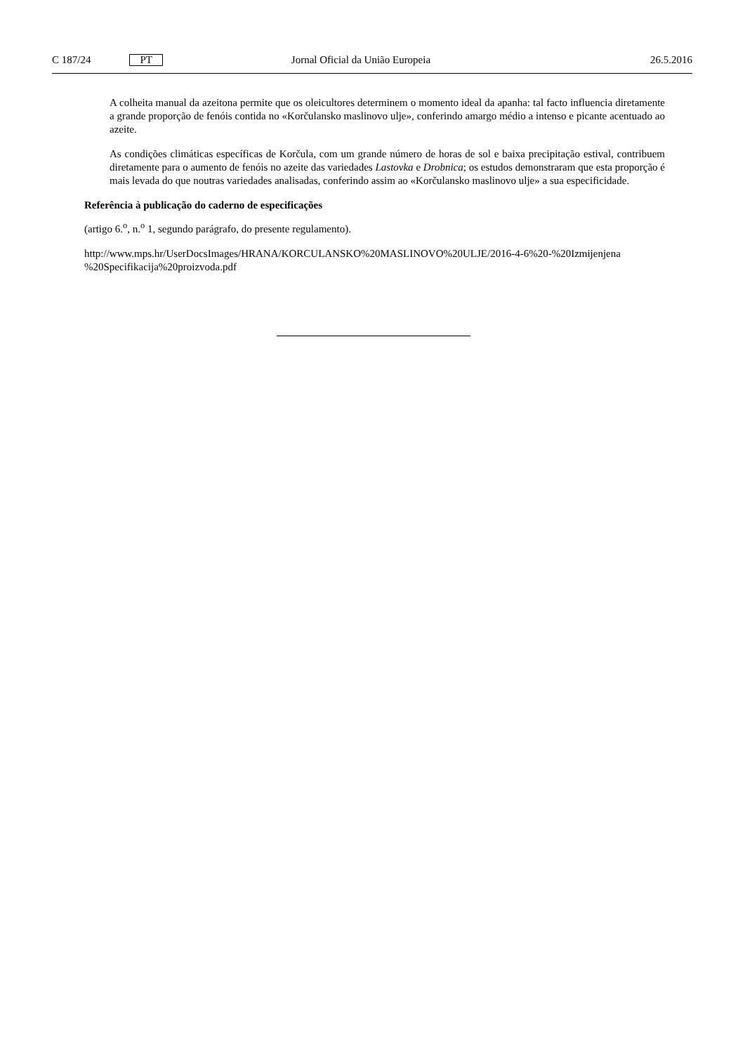C 187/24 PT Jornal Oficial da União Europeia 26.5.2016
A colheita manual da azeitona permite que os oleicultores determinem o momento ideal da apanha: tal facto influencia diretamente a grande proporção de fenóis contida no «Korčulansko maslinovo ulje», conferindo amargo médio a intenso e picante acentuado ao azeite.
As condições climáticas específicas de Korčula, com um grande número de horas de sol e baixa precipitação estival, contribuem diretamente para o aumento de fenóis no azeite das variedades Lastovka e Drobnica; os estudos demonstraram que esta proporção é mais levada do que noutras variedades analisadas, conferindo assim ao «Korčulansko maslinovo ulje» a sua especificidade.
Referência à publicação do caderno de especificações
(artigo 6.<sup>o</sup>, n.<sup>o</sup> 1, segundo parágrafo, do presente regulamento).
http://www.mps.hr/UserDocsImages/HRANA/KORCULANSKO%20MASLINOVO%20ULJE/2016-4-6%20-%20Izmijenjena %20Specifikacija%20proizvoda.pdf